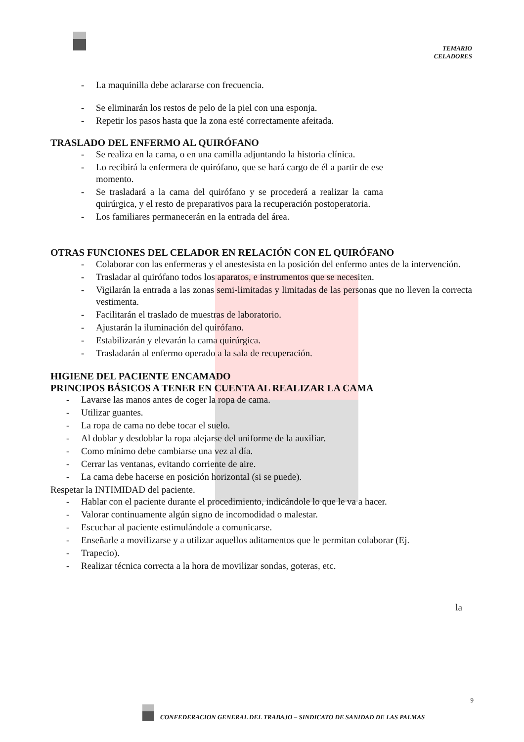TEMARIO
CELADORES
- La maquinilla debe aclararse con frecuencia.
- Se eliminarán los restos de pelo de la piel con una esponja.
- Repetir los pasos hasta que la zona esté correctamente afeitada.
TRASLADO DEL ENFERMO AL QUIRÓFANO
- Se realiza en la cama, o en una camilla adjuntando la historia clínica.
- Lo recibirá la enfermera de quirófano, que se hará cargo de él a partir de ese momento.
- Se trasladará a la cama del quirófano y se procederá a realizar la cama quirúrgica, y el resto de preparativos para la recuperación postoperatoria.
- Los familiares permanecerán en la entrada del área.
OTRAS FUNCIONES DEL CELADOR EN RELACIÓN CON EL QUIRÓFANO
- Colaborar con las enfermeras y el anestesista en la posición del enfermo antes de la intervención.
- Trasladar al quirófano todos los aparatos, e instrumentos que se necesiten.
- Vigilarán la entrada a las zonas semi-limitadas y limitadas de las personas que no lleven la correcta vestimenta.
- Facilitarán el traslado de muestras de laboratorio.
- Ajustarán la iluminación del quirófano.
- Estabilizarán y elevarán la cama quirúrgica.
- Trasladarán al enfermo operado a la sala de recuperación.
HIGIENE DEL PACIENTE ENCAMADO
PRINCIPOS BÁSICOS A TENER EN CUENTA AL REALIZAR LA CAMA
- Lavarse las manos antes de coger la ropa de cama.
- Utilizar guantes.
- La ropa de cama no debe tocar el suelo.
- Al doblar y desdoblar la ropa alejarse del uniforme de la auxiliar.
- Como mínimo debe cambiarse una vez al día.
- Cerrar las ventanas, evitando corriente de aire.
- La cama debe hacerse en posición horizontal (si se puede).
Respetar la INTIMIDAD del paciente.
- Hablar con el paciente durante el procedimiento, indicándole lo que le va a hacer.
- Valorar continuamente algún signo de incomodidad o malestar.
- Escuchar al paciente estimulándole a comunicarse.
- Enseñarle a movilizarse y a utilizar aquellos aditamentos que le permitan colaborar (Ej.
- Trapecio).
- Realizar técnica correcta a la hora de movilizar sondas, goteras, etc.
la
9
CONFEDERACION GENERAL DEL TRABAJO – SINDICATO DE SANIDAD DE LAS PALMAS